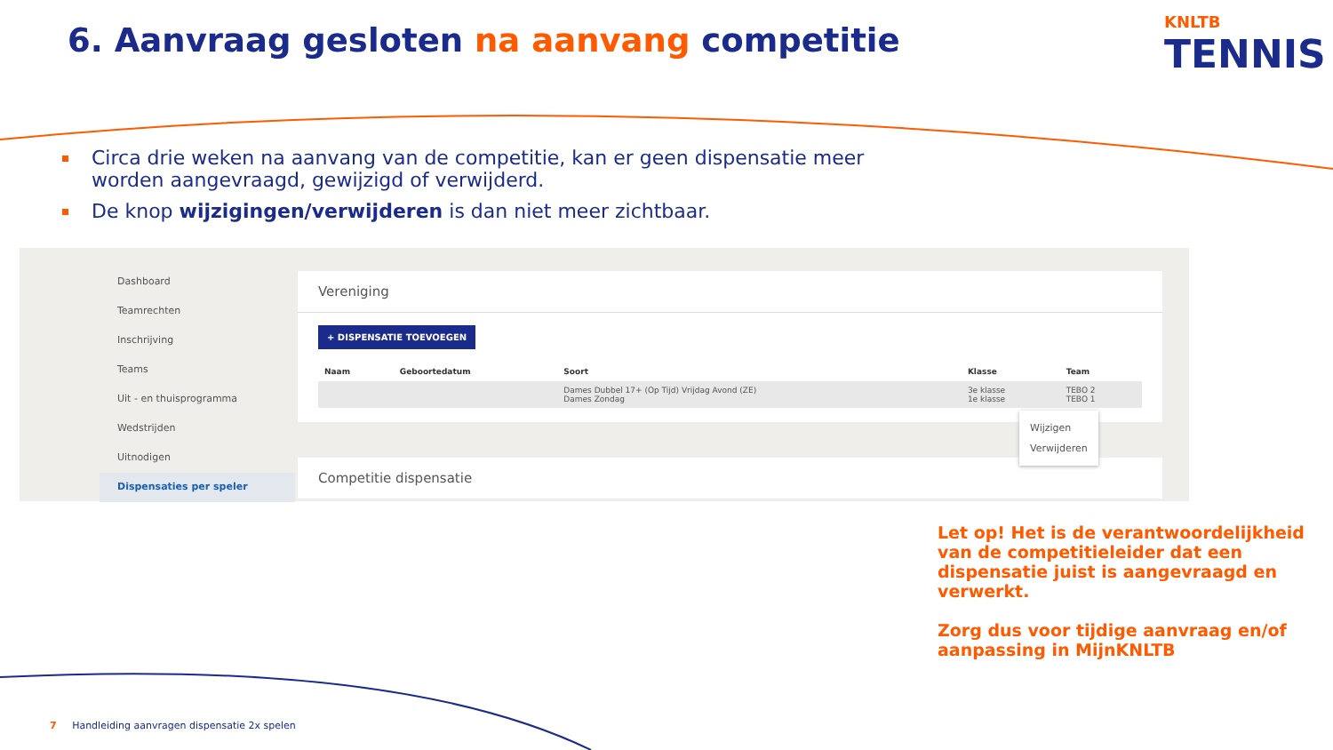6. Aanvraag gesloten na aanvang competitie
KNLTB
TENNIS
Circa drie weken na aanvang van de competitie, kan er geen dispensatie meer worden aangevraagd, gewijzigd of verwijderd.
De knop wijzigingen/verwijderen is dan niet meer zichtbaar.
Dashboard
Teamrechten
Inschrijving
Teams
Uit - en thuisprogramma
Wedstrijden
Uitnodigen
Dispensaties per speler
Vereniging
+ DISPENSATIE TOEVOEGEN
| Naam | Geboortedatum | Soort | Klasse | Team |
| --- | --- | --- | --- | --- |
| | | Dames Dubbel 17+ (Op Tijd) Vrijdag Avond (ZE) Dames Zondag | 3e klasse 1e klasse | TEBO 2 TEBO 1 |
Competitie dispensatie
Wijzigen
Verwijderen
Let op! Het is de verantwoordelijkheid van de competitieleider dat een dispensatie juist is aangevraagd en verwerkt.
Zorg dus voor tijdige aanvraag en/of aanpassing in MijnKNLTB
7 Handleiding aanvragen dispensatie 2x spelen